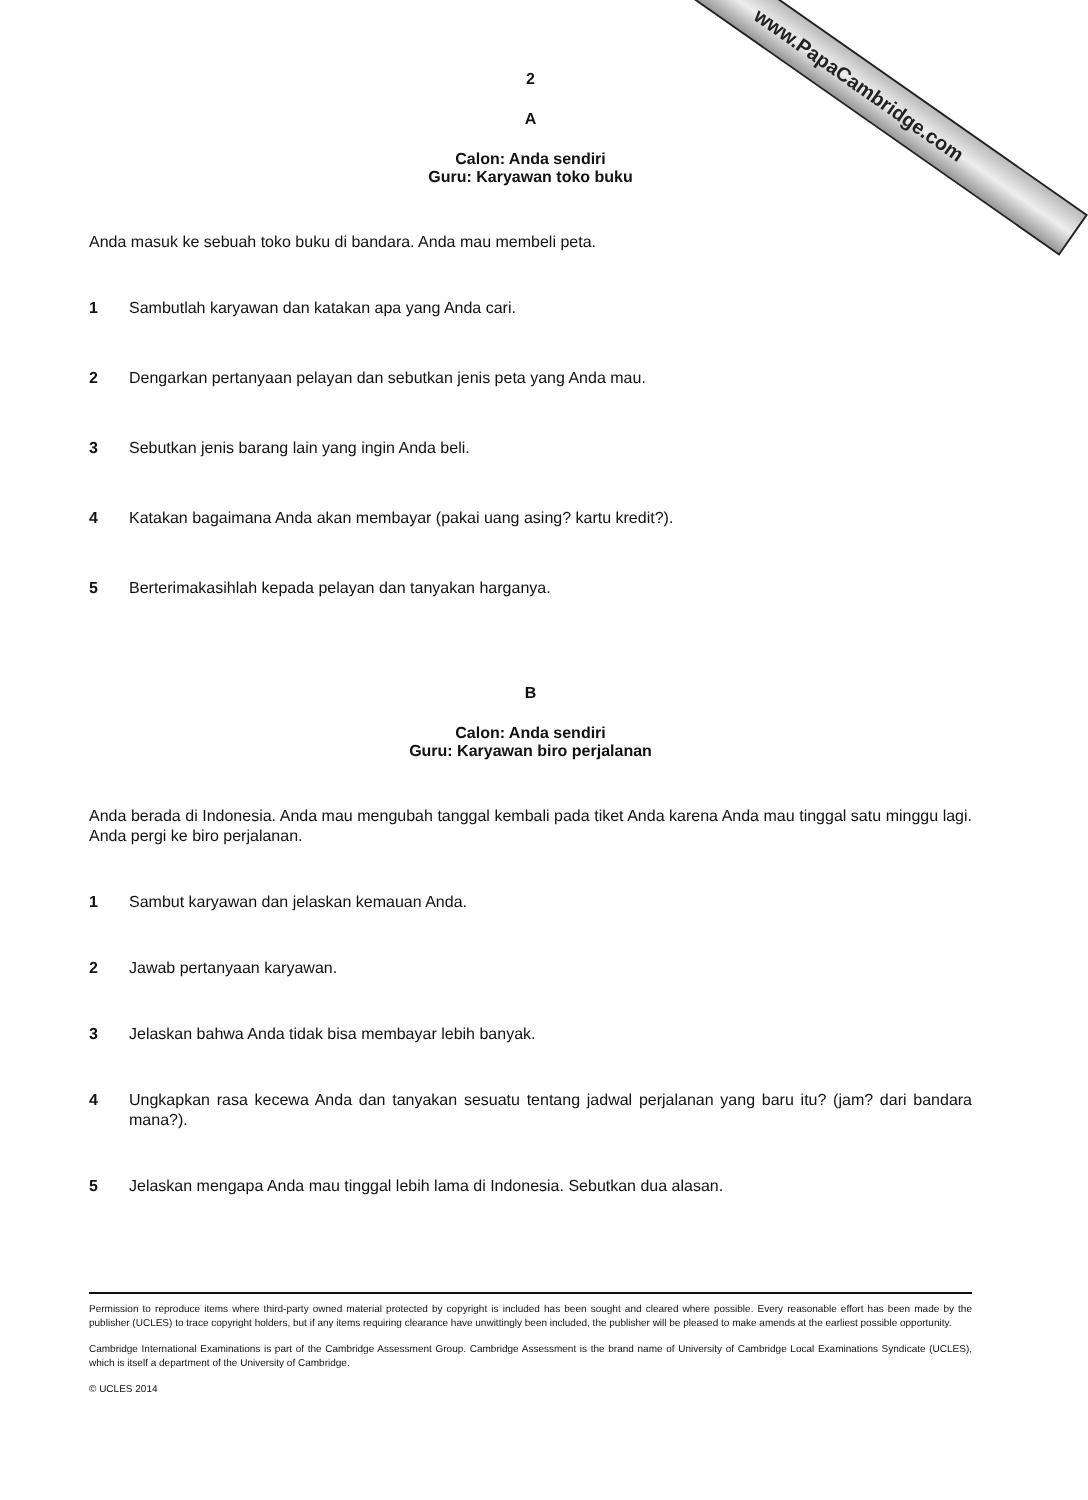www.PapaCambridge.com
2
A
Calon: Anda sendiri
Guru: Karyawan toko buku
Anda masuk ke sebuah toko buku di bandara. Anda mau membeli peta.
1 Sambutlah karyawan dan katakan apa yang Anda cari.
2 Dengarkan pertanyaan pelayan dan sebutkan jenis peta yang Anda mau.
3 Sebutkan jenis barang lain yang ingin Anda beli.
4 Katakan bagaimana Anda akan membayar (pakai uang asing? kartu kredit?).
5 Berterimakasihlah kepada pelayan dan tanyakan harganya.
B
Calon: Anda sendiri
Guru: Karyawan biro perjalanan
Anda berada di Indonesia. Anda mau mengubah tanggal kembali pada tiket Anda karena Anda mau tinggal satu minggu lagi. Anda pergi ke biro perjalanan.
1 Sambut karyawan dan jelaskan kemauan Anda.
2 Jawab pertanyaan karyawan.
3 Jelaskan bahwa Anda tidak bisa membayar lebih banyak.
4 Ungkapkan rasa kecewa Anda dan tanyakan sesuatu tentang jadwal perjalanan yang baru itu? (jam? dari bandara mana?).
5 Jelaskan mengapa Anda mau tinggal lebih lama di Indonesia. Sebutkan dua alasan.
Permission to reproduce items where third-party owned material protected by copyright is included has been sought and cleared where possible. Every reasonable effort has been made by the publisher (UCLES) to trace copyright holders, but if any items requiring clearance have unwittingly been included, the publisher will be pleased to make amends at the earliest possible opportunity.
Cambridge International Examinations is part of the Cambridge Assessment Group. Cambridge Assessment is the brand name of University of Cambridge Local Examinations Syndicate (UCLES), which is itself a department of the University of Cambridge.
© UCLES 2014